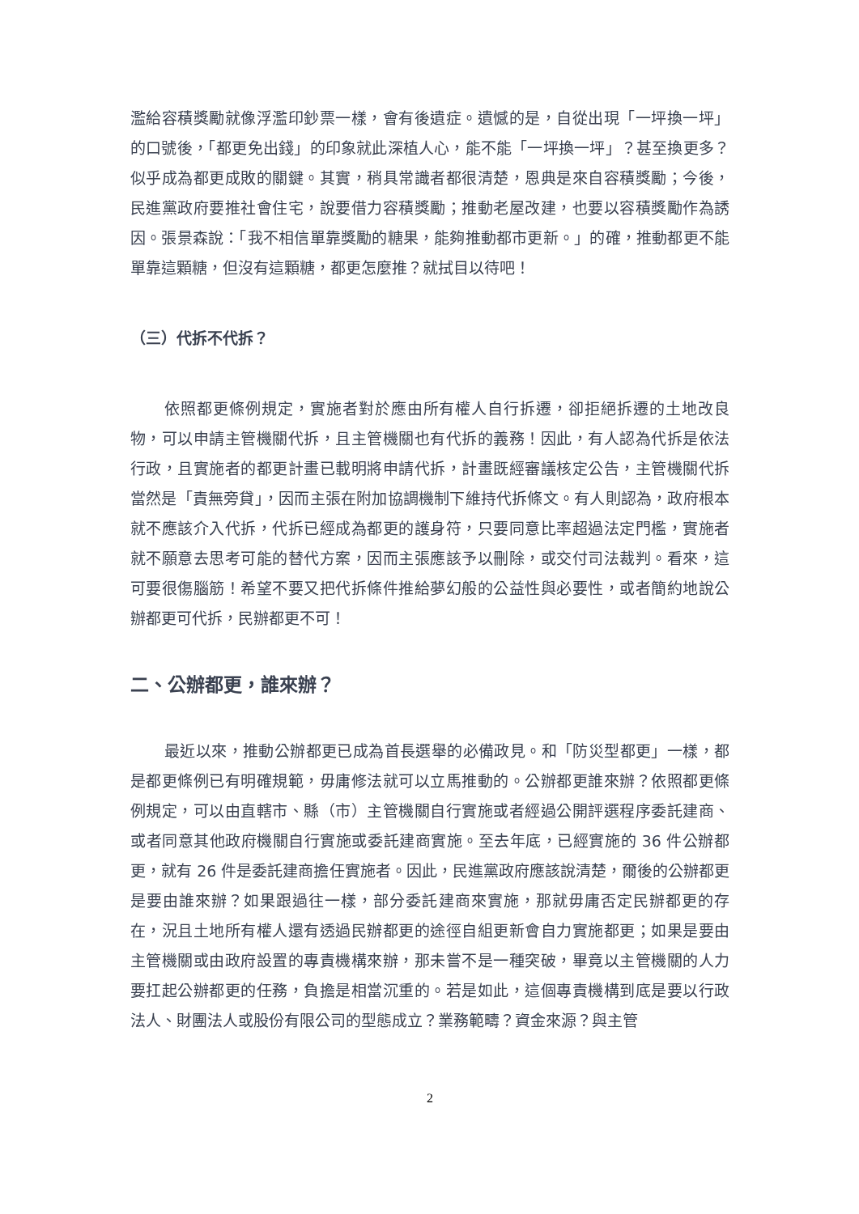濫給容積獎勵就像浮濫印鈔票一樣，會有後遺症。遺憾的是，自從出現「一坪換一坪」的口號後，「都更免出錢」的印象就此深植人心，能不能「一坪換一坪」？甚至換更多？似乎成為都更成敗的關鍵。其實，稍具常識者都很清楚，恩典是來自容積獎勵；今後，民進黨政府要推社會住宅，說要借力容積獎勵；推動老屋改建，也要以容積獎勵作為誘因。張景森說：「我不相信單靠獎勵的糖果，能夠推動都市更新。」的確，推動都更不能單靠這顆糖，但沒有這顆糖，都更怎麼推？就拭目以待吧！
（三）代拆不代拆？
依照都更條例規定，實施者對於應由所有權人自行拆遷，卻拒絕拆遷的土地改良物，可以申請主管機關代拆，且主管機關也有代拆的義務！因此，有人認為代拆是依法行政，且實施者的都更計畫已載明將申請代拆，計畫既經審議核定公告，主管機關代拆當然是「責無旁貸」，因而主張在附加協調機制下維持代拆條文。有人則認為，政府根本就不應該介入代拆，代拆已經成為都更的護身符，只要同意比率超過法定門檻，實施者就不願意去思考可能的替代方案，因而主張應該予以刪除，或交付司法裁判。看來，這可要很傷腦筋！希望不要又把代拆條件推給夢幻般的公益性與必要性，或者簡約地說公辦都更可代拆，民辦都更不可！
二、公辦都更，誰來辦？
最近以來，推動公辦都更已成為首長選舉的必備政見。和「防災型都更」一樣，都是都更條例已有明確規範，毋庸修法就可以立馬推動的。公辦都更誰來辦？依照都更條例規定，可以由直轄市、縣（市）主管機關自行實施或者經過公開評選程序委託建商、或者同意其他政府機關自行實施或委託建商實施。至去年底，已經實施的 36 件公辦都更，就有 26 件是委託建商擔任實施者。因此，民進黨政府應該說清楚，爾後的公辦都更是要由誰來辦？如果跟過往一樣，部分委託建商來實施，那就毋庸否定民辦都更的存在，況且土地所有權人還有透過民辦都更的途徑自組更新會自力實施都更；如果是要由主管機關或由政府設置的專責機構來辦，那未嘗不是一種突破，畢竟以主管機關的人力要扛起公辦都更的任務，負擔是相當沉重的。若是如此，這個專責機構到底是要以行政法人、財團法人或股份有限公司的型態成立？業務範疇？資金來源？與主管
2